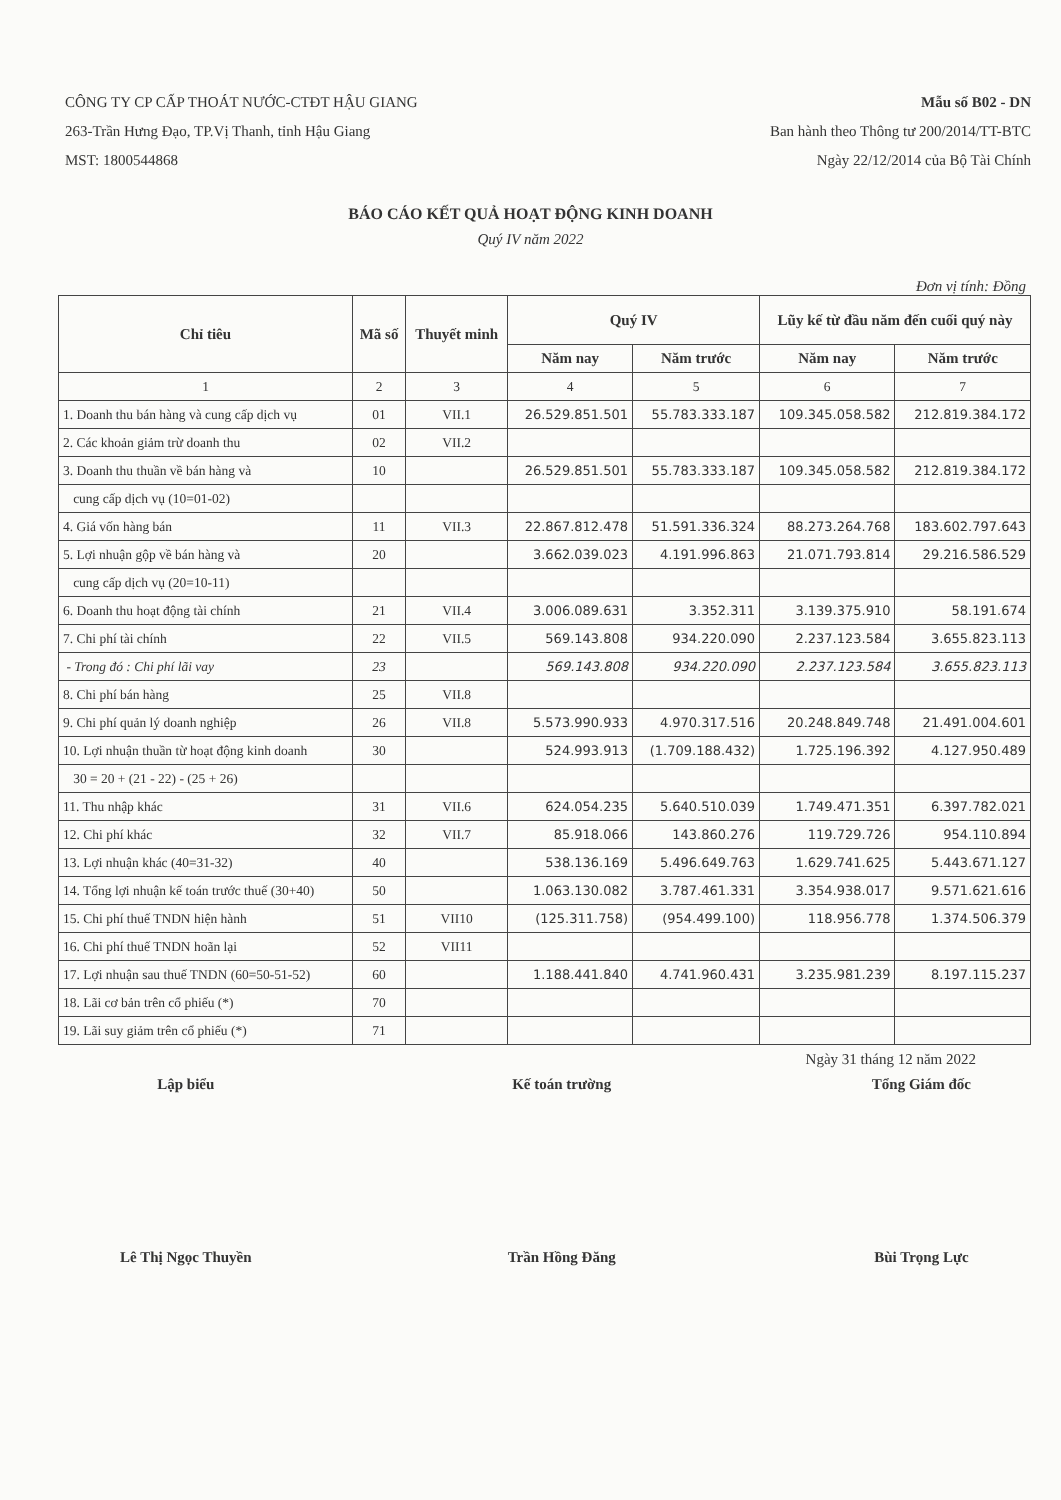CÔNG TY CP CẤP THOÁT NƯỚC-CTĐT HẬU GIANG
263-Trần Hưng Đạo, TP.Vị Thanh, tỉnh Hậu Giang
MST: 1800544868
Mẫu số B02 - DN
Ban hành theo Thông tư 200/2014/TT-BTC
Ngày 22/12/2014 của Bộ Tài Chính
BÁO CÁO KẾT QUẢ HOẠT ĐỘNG KINH DOANH
Quý IV năm 2022
Đơn vị tính: Đồng
| Chỉ tiêu | Mã số | Thuyết minh | Quý IV | | Lũy kế từ đầu năm đến cuối quý này | |
| --- | --- | --- | --- | --- | --- | --- |
| | | | Năm nay | Năm trước | Năm nay | Năm trước |
| 1 | 2 | 3 | 4 | 5 | 6 | 7 |
| 1. Doanh thu bán hàng và cung cấp dịch vụ | 01 | VII.1 | 26.529.851.501 | 55.783.333.187 | 109.345.058.582 | 212.819.384.172 |
| 2. Các khoản giảm trừ doanh thu | 02 | VII.2 | | | | |
| 3. Doanh thu thuần về bán hàng và | 10 | | 26.529.851.501 | 55.783.333.187 | 109.345.058.582 | 212.819.384.172 |
| cung cấp dịch vụ (10=01-02) | | | | | | |
| 4. Giá vốn hàng bán | 11 | VII.3 | 22.867.812.478 | 51.591.336.324 | 88.273.264.768 | 183.602.797.643 |
| 5. Lợi nhuận gộp về bán hàng và | 20 | | 3.662.039.023 | 4.191.996.863 | 21.071.793.814 | 29.216.586.529 |
| cung cấp dịch vụ (20=10-11) | | | | | | |
| 6. Doanh thu hoạt động tài chính | 21 | VII.4 | 3.006.089.631 | 3.352.311 | 3.139.375.910 | 58.191.674 |
| 7. Chi phí tài chính | 22 | VII.5 | 569.143.808 | 934.220.090 | 2.237.123.584 | 3.655.823.113 |
| - Trong đó : Chi phí lãi vay | 23 | | 569.143.808 | 934.220.090 | 2.237.123.584 | 3.655.823.113 |
| 8. Chi phí bán hàng | 25 | VII.8 | | | | |
| 9. Chi phí quản lý doanh nghiệp | 26 | VII.8 | 5.573.990.933 | 4.970.317.516 | 20.248.849.748 | 21.491.004.601 |
| 10. Lợi nhuận thuần từ hoạt động kinh doanh | 30 | | 524.993.913 | (1.709.188.432) | 1.725.196.392 | 4.127.950.489 |
| 30 = 20 + (21 - 22) - (25 + 26) | | | | | | |
| 11. Thu nhập khác | 31 | VII.6 | 624.054.235 | 5.640.510.039 | 1.749.471.351 | 6.397.782.021 |
| 12. Chi phí khác | 32 | VII.7 | 85.918.066 | 143.860.276 | 119.729.726 | 954.110.894 |
| 13. Lợi nhuận khác (40=31-32) | 40 | | 538.136.169 | 5.496.649.763 | 1.629.741.625 | 5.443.671.127 |
| 14. Tổng lợi nhuận kế toán trước thuế (30+40) | 50 | | 1.063.130.082 | 3.787.461.331 | 3.354.938.017 | 9.571.621.616 |
| 15. Chi phí thuế TNDN hiện hành | 51 | VII10 | (125.311.758) | (954.499.100) | 118.956.778 | 1.374.506.379 |
| 16. Chi phí thuế TNDN hoãn lại | 52 | VII11 | | | | |
| 17. Lợi nhuận sau thuế TNDN (60=50-51-52) | 60 | | 1.188.441.840 | 4.741.960.431 | 3.235.981.239 | 8.197.115.237 |
| 18. Lãi cơ bản trên cổ phiếu (*) | 70 | | | | | |
| 19. Lãi suy giảm trên cổ phiếu (*) | 71 | | | | | |
Ngày 31 tháng 12 năm 2022
Lập biểu
Lê Thị Ngọc Thuyền
Kế toán trường
Trần Hồng Đăng
Tổng Giám đốc
Bùi Trọng Lực